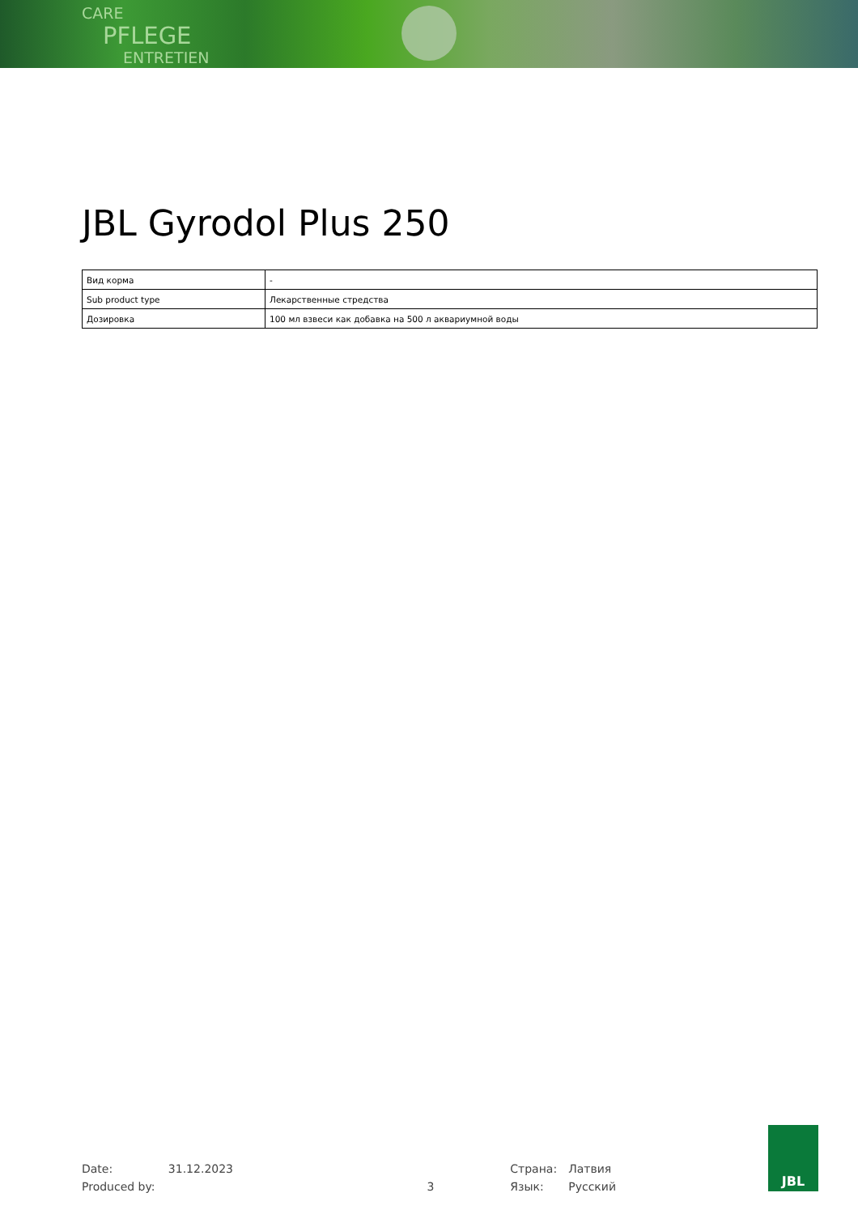CARE
PFLEGE
ENTRETIEN
JBL Gyrodol Plus 250
| Вид корма | - |
| Sub product type | Лекарственные стредства |
| Дозировка | 100 мл взвеси как добавка на 500 л аквариумной воды |
Date:
Produced by:
31.12.2023
3 Страна:
Язык:
Латвия
Русский
JBL